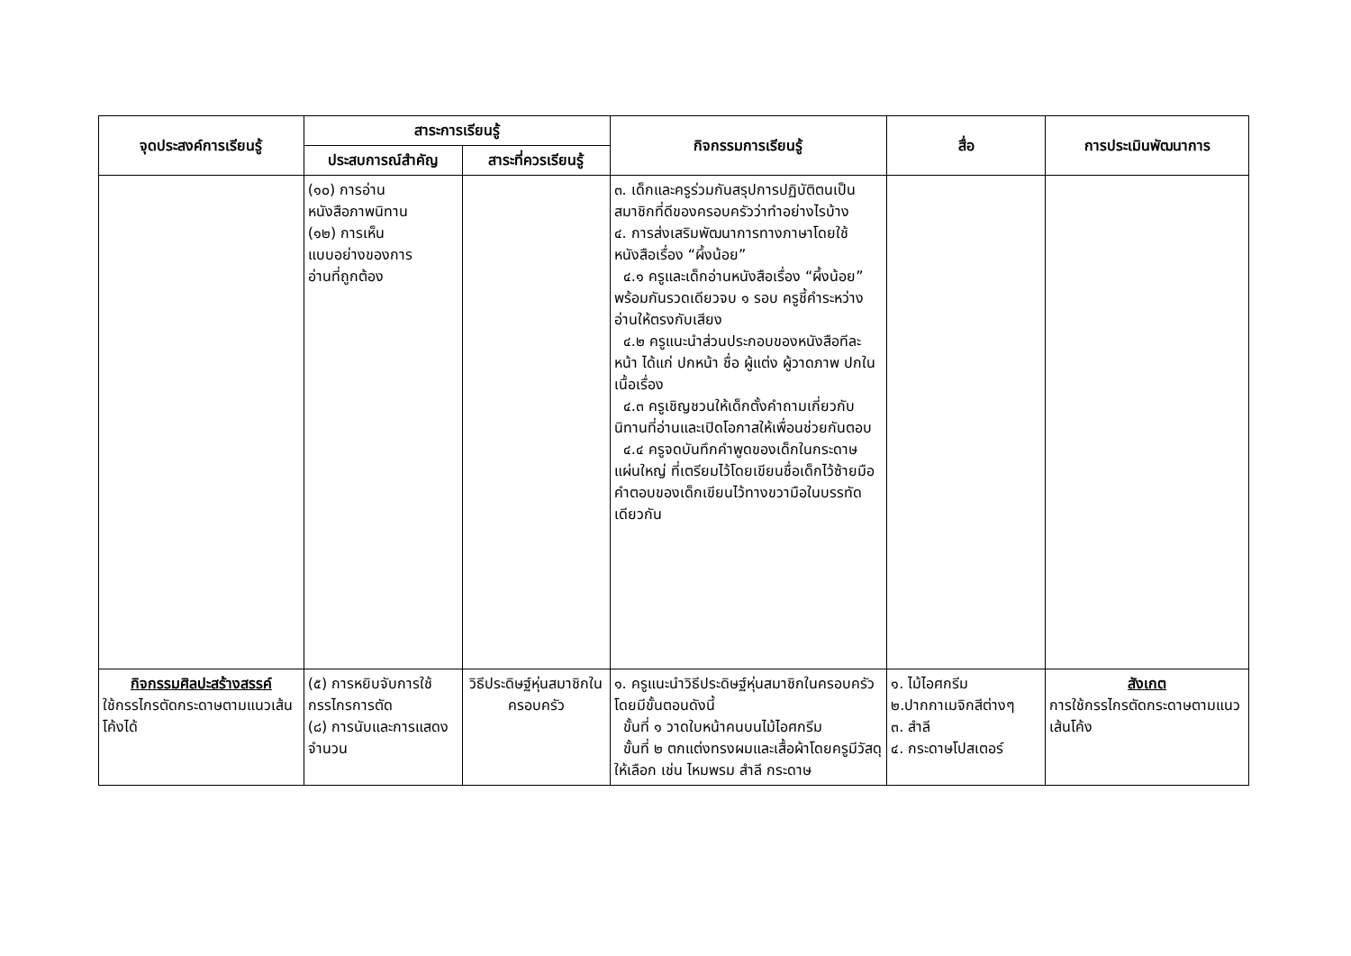| จุดประสงค์การเรียนรู้ | สาระการเรียนรู้ | | กิจกรรมการเรียนรู้ | สื่อ | การประเมินพัฒนาการ |
| --- | --- | --- | --- | --- | --- |
| | ประสบการณ์สำคัญ | สาระที่ควรเรียนรู้ | | | |
| | (๑๐) การอ่าน หนังสือภาพนิทาน (๑๒) การเห็น แบบอย่างของการ อ่านที่ถูกต้อง | | ๓. เด็กและครูร่วมกันสรุปการปฏิบัติตนเป็นสมาชิกที่ดีของครอบครัวว่าทำอย่างไรบ้าง ๔. การส่งเสริมพัฒนาการทางภาษาโดยใช้หนังสือเรื่อง “ผึ้งน้อย” ๔.๑ ครูและเด็กอ่านหนังสือเรื่อง “ผึ้งน้อย” พร้อมกันรวดเดียวจบ ๑ รอบ ครูชี้คำระหว่างอ่านให้ตรงกับเสียง ๔.๒ ครูแนะนำส่วนประกอบของหนังสือทีละหน้า ได้แก่ ปกหน้า ชื่อ ผู้แต่ง ผู้วาดภาพ ปกใน เนื้อเรื่อง ๔.๓ ครูเชิญชวนให้เด็กตั้งคำถามเกี่ยวกับนิทานที่อ่านและเปิดโอกาสให้เพื่อนช่วยกันตอบ ๔.๔ ครูจดบันทึกคำพูดของเด็กในกระดาษแผ่นใหญ่ ที่เตรียมไว้โดยเขียนชื่อเด็กไว้ซ้ายมือ คำตอบของเด็กเขียนไว้ทางขวามือในบรรทัดเดียวกัน | | |
| กิจกรรมศิลปะสร้างสรรค์ ใช้กรรไกรตัดกระดาษตามแนวเส้นโค้งได้ | (๕) การหยิบจับการใช้กรรไกรการตัด (๘) การนับและการแสดงจำนวน | วิธีประดิษฐ์หุ่นสมาชิกในครอบครัว | ๑. ครูแนะนำวิธีประดิษฐ์หุ่นสมาชิกในครอบครัว โดยมีขั้นตอนดังนี้ ขั้นที่ ๑ วาดใบหน้าคนบนไม้ไอศกรีม ขั้นที่ ๒ ตกแต่งทรงผมและเสื้อผ้าโดยครูมีวัสดุให้เลือก เช่น ไหมพรม สำลี กระดาษ | ๑. ไม้ไอศกรีม ๒.ปากกาเมจิกสีต่างๆ ๓. สำลี ๔. กระดาษโปสเตอร์ | สังเกต การใช้กรรไกรตัดกระดาษตามแนวเส้นโค้ง |